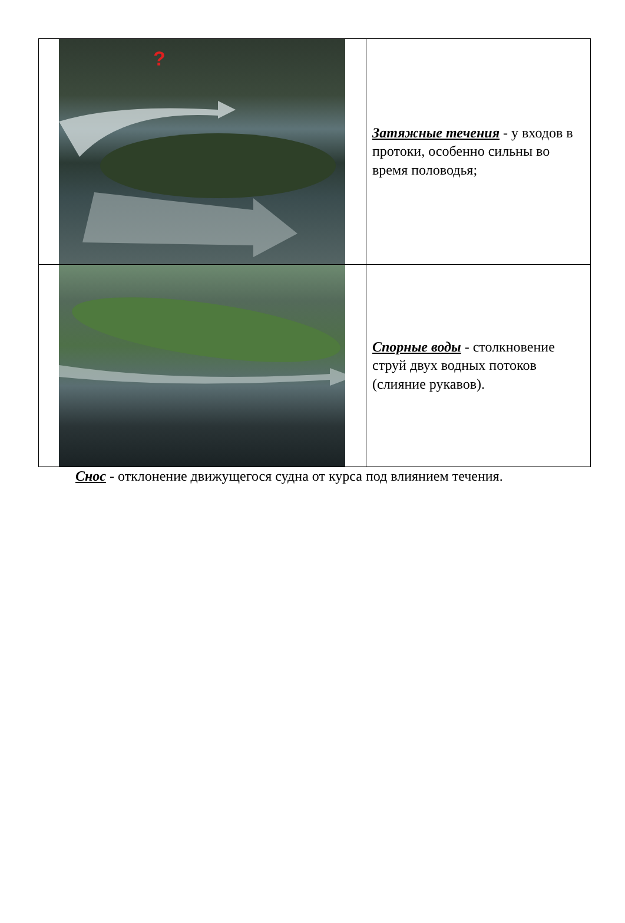| ? | Затяжные течения - у входов в протоки, особенно сильны во время половодья; |
| | Спорные воды - столкновение струй двух водных потоков (слияние рукавов). |
Снос - отклонение движущегося судна от курса под влиянием течения.